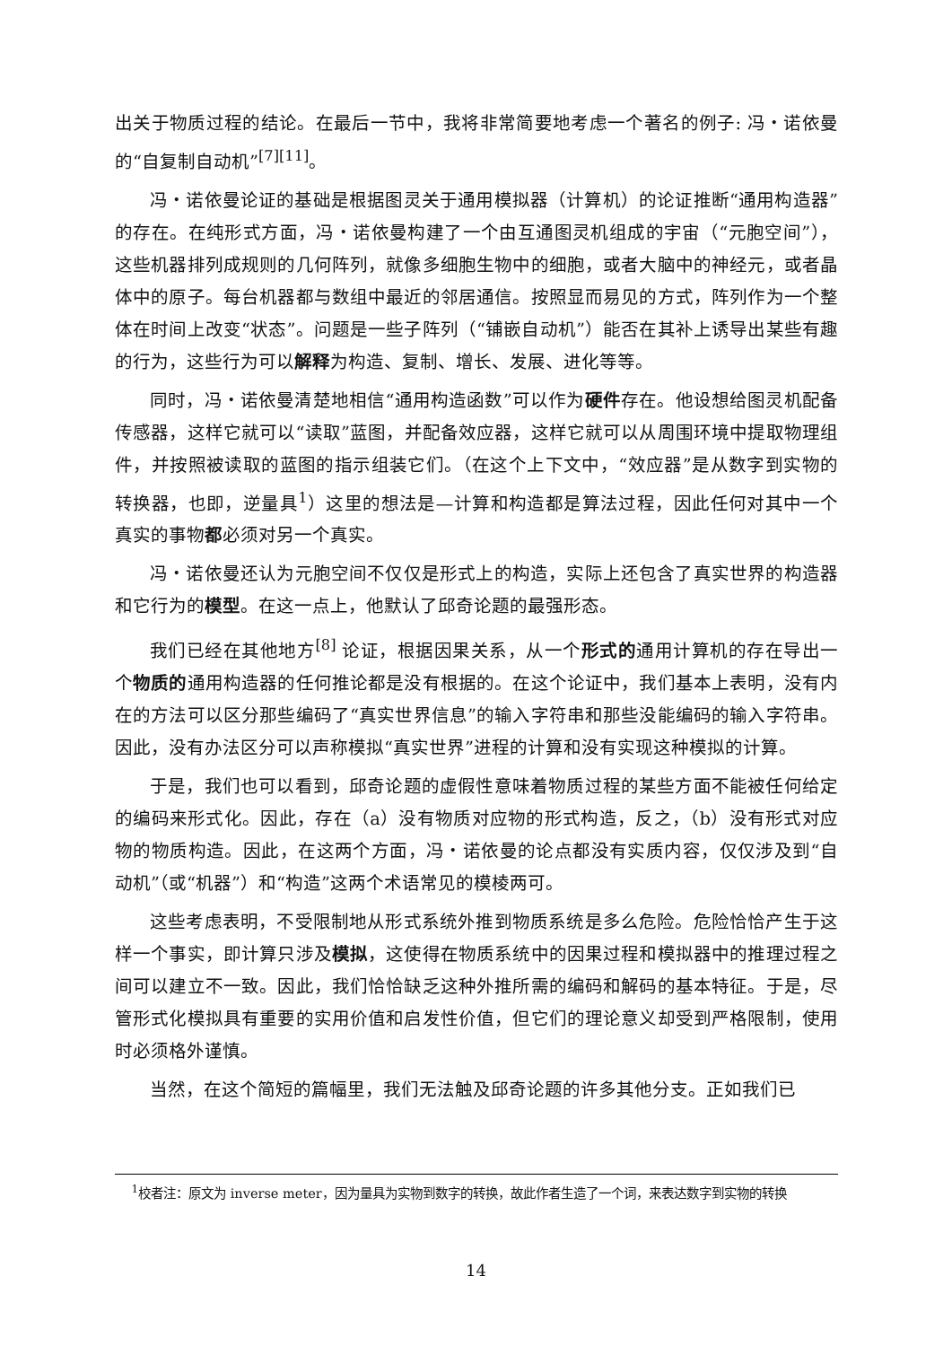出关于物质过程的结论。在最后一节中，我将非常简要地考虑一个著名的例子: 冯・诺依曼的“自复制自动机”<sup>[7][11]</sup>。
冯・诺依曼论证的基础是根据图灵关于通用模拟器（计算机）的论证推断“通用构造器”的存在。在纯形式方面，冯・诺依曼构建了一个由互通图灵机组成的宇宙（“元胞空间”），这些机器排列成规则的几何阵列，就像多细胞生物中的细胞，或者大脑中的神经元，或者晶体中的原子。每台机器都与数组中最近的邻居通信。按照显而易见的方式，阵列作为一个整体在时间上改变“状态”。问题是一些子阵列（“铺嵌自动机”）能否在其补上诱导出某些有趣的行为，这些行为可以解释为构造、复制、增长、发展、进化等等。
同时，冯・诺依曼清楚地相信“通用构造函数”可以作为硬件存在。他设想给图灵机配备传感器，这样它就可以“读取”蓝图，并配备效应器，这样它就可以从周围环境中提取物理组件，并按照被读取的蓝图的指示组装它们。（在这个上下文中，“效应器”是从数字到实物的转换器，也即，逆量具<sup>1</sup>）这里的想法是—计算和构造都是算法过程，因此任何对其中一个真实的事物都必须对另一个真实。
冯・诺依曼还认为元胞空间不仅仅是形式上的构造，实际上还包含了真实世界的构造器和它行为的模型。在这一点上，他默认了邱奇论题的最强形态。
我们已经在其他地方<sup>[8]</sup> 论证，根据因果关系，从一个形式的通用计算机的存在导出一个物质的通用构造器的任何推论都是没有根据的。在这个论证中，我们基本上表明，没有内在的方法可以区分那些编码了“真实世界信息”的输入字符串和那些没能编码的输入字符串。因此，没有办法区分可以声称模拟“真实世界”进程的计算和没有实现这种模拟的计算。
于是，我们也可以看到，邱奇论题的虚假性意味着物质过程的某些方面不能被任何给定的编码来形式化。因此，存在（a）没有物质对应物的形式构造，反之，（b）没有形式对应物的物质构造。因此，在这两个方面，冯・诺依曼的论点都没有实质内容，仅仅涉及到“自动机”（或“机器”）和“构造”这两个术语常见的模棱两可。
这些考虑表明，不受限制地从形式系统外推到物质系统是多么危险。危险恰恰产生于这样一个事实，即计算只涉及模拟，这使得在物质系统中的因果过程和模拟器中的推理过程之间可以建立不一致。因此，我们恰恰缺乏这种外推所需的编码和解码的基本特征。于是，尽管形式化模拟具有重要的实用价值和启发性价值，但它们的理论意义却受到严格限制，使用时必须格外谨慎。
当然，在这个简短的篇幅里，我们无法触及邱奇论题的许多其他分支。正如我们已
<sup>1</sup> 校者注：原文为 inverse meter，因为量具为实物到数字的转换，故此作者生造了一个词，来表达数字到实物的转换
14